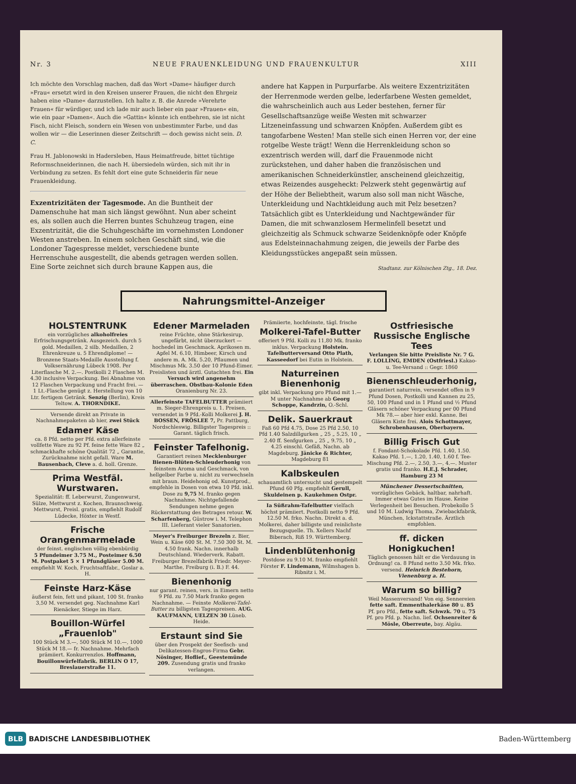Nr. 3 NEUE FRAUENKLEIDUNG UND FRAUENKULTUR XIII
Ich möchte den Vorschlag machen, daß das Wort »Dame« häufiger durch »Frau« ersetzt wird in den Kreisen unserer Frauen, die nicht den Ehrgeiz haben eine »Dame« darzustellen. Ich halte z. B. die Anrede »Verehrte Frauen« für würdiger, und ich lade mir auch lieber ein paar »Frauen« ein, wie ein paar »Damen«. Auch die »Gattin« könnte ich entbehren, sie ist nicht Fisch, nicht Fleisch, sondern ein Wesen von unbestimmter Farbe, und das wollen wir — die Leserinnen dieser Zeitschrift — doch gewiss nicht sein. D. C.
Frau H. Jablonowski in Hadersleben, Haus Heimatfreude, bittet tüchtige Reformschneiderinnen, die nach H. übersiedeln würden, sich mit ihr in Verbindung zu setzen. Es fehlt dort eine gute Schneiderin für neue Frauenkleidung.
Exzentrizitäten der Tagesmode. An die Buntheit der Damenschuhe hat man sich längst gewöhnt. Nun aber scheint es, als sollen auch die Herren buntes Schuhzeug tragen, eine Exzentrizität, die die Schuhgeschäfte im vornehmsten Londoner Westen anstreben. In einem solchen Geschäft sind, wie die Londoner Tagespresse meldet, verschiedene bunte Herrenschuhe ausgestellt, die abends getragen werden sollen. Eine Sorte zeichnet sich durch braune Kappen aus, die
andere hat Kappen in Purpurfarbe. Als weitere Exzentrizitäten der Herrenmode werden gelbe, lederfarbene Westen gemeldet, die wahrscheinlich auch aus Leder bestehen, ferner für Gesellschaftsanzüge weiße Westen mit schwarzer Litzeneinfassung und schwarzen Knöpfen. Außerdem gibt es tangofarbene Westen! Man stelle sich einen Herren vor, der eine rotgelbe Weste trägt! Wenn die Herrenkleidung schon so exzentrisch werden will, darf die Frauenmode nicht zurückstehen, und daher haben die französischen und amerikanischen Schneiderkünstler, anscheinend gleichzeitig, etwas Reizendes ausgeheckt: Pelzwerk steht gegenwärtig auf der Höhe der Beliebtheit, warum also soll man nicht Wäsche, Unterkleidung und Nachtkleidung auch mit Pelz besetzen? Tatsächlich gibt es Unterkleidung und Nachtgewänder für Damen, die mit schwanzlosem Hermelinfell besetzt und gleichzeitig als Schmuck schwarze Seidenknöpfe oder Knöpfe aus Edelsteinnachahmung zeigen, die jeweils der Farbe des Kleidungsstückes angepaßt sein müssen.
Stadtanz. zur Kölnischen Ztg., 18. Dez.
Nahrungsmittel-Anzeiger
HOLSTENTRUNK
ein vorzügliches alkoholfreies Erfrischungsgetränk. Ausgezeich. durch 5 gold. Medaillen, 2 silb. Medaillen, 2 Ehrenkreuze u. 5 Ehrendiplome! — Bronzene Staats-Medaille Ausstellung f. Volksernährung Lübeck 1908. Per Literflasche M. 2.—. Postkolli 2 Flaschen M. 4.30 inclusive Verpackung. Bei Abnahme von 12 Flaschen Verpackung und Fracht frei. — 1 Lt.-Flasche genügt z. Herstellung von 10 Ltr. fertigem Getränk. Senzig (Berlin), Kreis Teltow. A. THORNDIKE.
Versende direkt an Private in Nachnahmepaketen ab hier, zwei Stück
Edamer Käse
ca. 8 Pfd. netto per Pfd. extra allerfeinste vollfette Ware zu 92 Pf. feine fette Ware 82 „ schmackhafte schöne Qualität 72 „ Garantie, Zurücknahme nicht gefall. Ware M. Bausenbach, Cleve a. d. holl. Grenze.
Prima Westfäl. Wurstwaren.
Spezialität: ff. Leberwurst, Zungenwurst, Sülze, Mettwurst z. Kochen, Braunschweig. Mettwurst, Preisl. gratis, empfiehlt Rudolf Lüdecke, Höxter in Westf.
Frische Orangenmarmelade
der feinst. englischen völlig ebenbürdig
5 Pfundeimer 3.75 M., Posteimer 6.50 M. Postpaket 5 × 1 Pfundgläser 5.00 M.
empfiehlt W. Koch, Fruchtsaftfabr., Goslar a. H.
Feinste Harz-Käse
äußerst fein, fett und pikant, 100 St. franko 3,50 M. versendet geg. Nachnahme Karl Rienäcker, Stiege im Harz.
Bouillon-Würfel „Frauenlob"
100 Stück M 3.—, 500 Stück M 10.—, 1000 Stück M 18.— fr. Nachnahme. Mehrfach prämiiert. Konkurrenzlos. Hoffmann, Bouillonwürfelfabrik. BERLIN O 17, Breslauerstraße 11.
Edener Marmeladen
reine Früchte, ohne Stärkesirup, ungefärbt, nicht überzuckert — hochedel im Geschmack. Aprikosen m. Apfel M. 6.10, Himbeer, Kirsch und andere m. A. Mk. 5.20, Pflaumen und Mischmus Mk. 3.50 der 10 Pfund-Eimer. Preislisten und ärztl. Gutachten frei. Ein Versuch wird angenehm überraschen. Obstbau-Kolonie Eden Oranienburg Nr. 23.
Allerfeinste TAFELBUTTER prämiiert m. Sieger-Ehrenpreis u. 1. Preisen, versendet in 9 Pfd.-Kolli Molkerei J. H. BOSSEN, FRÖSLEE 7, Pr. Pattburg, Nordschleswig. Billigster Tagespreis :: Garant. täglich frisch.
Feinster Tafelhonig.
Garantiert reinen Mecklenburger Bienen-Blüten-Schleuderhonig von feinstem Aroma und Geschmack, von hellgelber Farbe u. nicht zu verwechseln mit braun. Heidehonig od. Kunstprod., empfehle in Dosen von etwa 10 Pfd. inkl. Dose zu 9,75 M. franko gegen Nachnahme. Nichtgefallende Sendungen nehme gegen Rückerstattung des Betrages retour. W. Scharfenberg, Güstrow i. M. Telephon III. Lieferant vieler Sanatorien.
Meyer's Freiburger Brezeln z. Bier, Wein u. Käse 600 St. M. 7.50 300 St. M. 4.50 frank. Nachn. innerhalb Deutschland. Wiederverk. Rabatt. Freiburger Brezelfabrik Friedr. Meyer-Marthe, Freiburg (i. B.) F. 44.
Bienenhonig
nur garant. reinen, vers. in Eimern netto 9 Pfd. zu 7.50 Mark franko gegen Nachnahme. — Feinste Molkerei-Tafel-Butter zu billigsten Tagespreisen. AUG. KAUFMANN, UELZEN 30 Lüneb. Heide.
Erstaunt sind Sie
über den Prospekt der Seefisch- und Delikatessen-Engros-Firma Gebr. Nösinger, Hoflief., Geestemünde 209. Zusendung gratis und franko verlangen.
Prämiierte, hochfeinste, tägl. frische
Molkerei-Tafel-Butter
offeriert 9 Pfd. Kolli zu 11,80 Mk. franko inklus. Verpackung Holstein. Tafelbutterversand Otto Plath, Kasseedorf bei Eutin in Holstein.
Naturreinen Bienenhonig
gibt inkl. Verpackung pro Pfund mit 1.— M unter Nachnahme ab Georg Schoppe, Kandrzin, O.-Schl.
Delik. Sauerkraut
Faß 60 Pfd 4.75, Dose 25 Pfd 2.50, 10 Pfd 1.40 Salzdillgurken „ 25 „ 5.25, 10 „ 2.40 ff. Senfgurken „ 25 „ 9.75, 10 „ 4.25 einschl. Gefäß, Nachn. ab Magdeburg. Jänicke & Richter, Magdeburg 81
Kalbskeulen
schauamtlich untersucht und gestempelt Pfund 60 Pfg. empfiehlt Gerull, Skuldeinen p. Kaukehmen Ostpr.
Ia Süßrahm-Tafelbutter vielfach höchst prämiiert. Postkolli netto 9 Pfd. 12.50 M. frko. Nachn. Direkt a. d. Molkerei, daher billigste und reinlichste Bezugsquelle. Th. Xellers Nachf Biberach, Riß 19. Württemberg.
Lindenblütenhonig
Postdose zu 9.10 M. franko empfiehlt Förster F. Lindemann, Wilmshagen b. Ribnitz i. M.
Ostfriesische Russische Englische Tees
Verlangen Sie bitte Preisliste Nr. 7 G. F. LOLLING, EMDEN (Ostfriesl.) Kakao- u. Tee-Versand :: Gegr. 1860
Bienenschleuderhonig,
garantiert naturrein, versendet offen in 9 Pfund Dosen, Postkolli und Kannen zu 25, 50, 100 Pfund und in 1 Pfund und ½ Pfund Gläsern schöner Verpackung per 00 Pfund Mk 78.— aber hier exkl. Kanne. Bei Gläsern Kiste frei. Alois Schottmayer, Schrobenhausen, Oberbayern.
Billig Frisch Gut
f. Fondant-Schokolade Pfd. 1.40, 1.50. Kakao Pfd. 1.—, 1.20, 1.40, 1.60 f. Tee-Mischung Pfd. 2.—, 2.50, 3.—, 4.—. Muster gratis und franko. H.E.J. Schrader, Hamburg 23 M
Münchener Dessertschnitten, vorzügliches Gebäck, haltbar, nahrhaft. Immer etwas Gutes im Hause. Keine Verlegenheit bei Besuchen. Probekollo 5 und 10 M. Ludwig Thoma, Zwiebackfabrik, München, Ickstattstraße. Ärztlich empfohlen.
ff. dicken Honigkuchen!
Täglich genossen hält er die Verdauung in Ordnung! ca. 8 Pfund netto 3.50 Mk. frko. versend. Heinrich Bestehorn, Vienenburg a. H.
Warum so billig?
Weil Massenversand! Von eig. Sennereien fette saft. Emmenthalerkäse 80 u. 85 Pf. pro Pfd., fette saft. Schwzk. 70 u. 75 Pf. pro Pfd. p. Nachn. lief. Ochsenreiter & Mösle, Oberreute, bay. Algäu.
BLB BADISCHE LANDESBIBLIOTHEK Baden-Württemberg